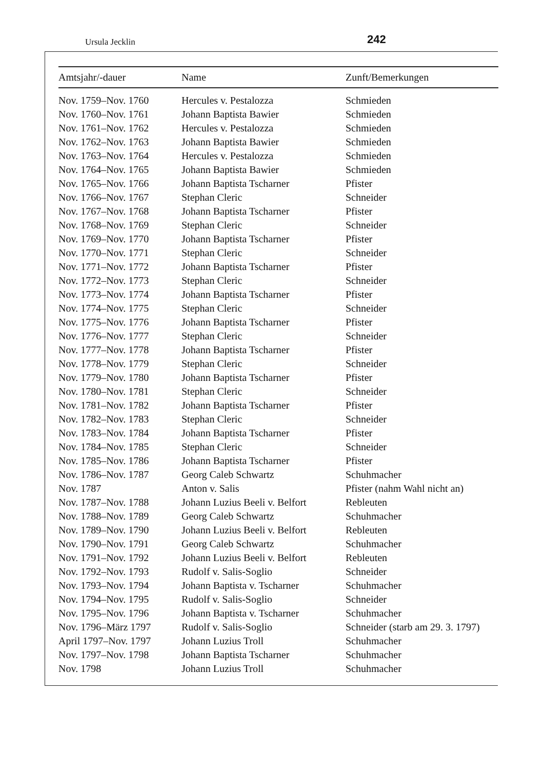Ursula Jecklin 242
| Amtsjahr/-dauer | Name | Zunft/Bemerkungen |
| --- | --- | --- |
| Nov. 1759–Nov. 1760 | Hercules v. Pestalozza | Schmieden |
| Nov. 1760–Nov. 1761 | Johann Baptista Bawier | Schmieden |
| Nov. 1761–Nov. 1762 | Hercules v. Pestalozza | Schmieden |
| Nov. 1762–Nov. 1763 | Johann Baptista Bawier | Schmieden |
| Nov. 1763–Nov. 1764 | Hercules v. Pestalozza | Schmieden |
| Nov. 1764–Nov. 1765 | Johann Baptista Bawier | Schmieden |
| Nov. 1765–Nov. 1766 | Johann Baptista Tscharner | Pfister |
| Nov. 1766–Nov. 1767 | Stephan Cleric | Schneider |
| Nov. 1767–Nov. 1768 | Johann Baptista Tscharner | Pfister |
| Nov. 1768–Nov. 1769 | Stephan Cleric | Schneider |
| Nov. 1769–Nov. 1770 | Johann Baptista Tscharner | Pfister |
| Nov. 1770–Nov. 1771 | Stephan Cleric | Schneider |
| Nov. 1771–Nov. 1772 | Johann Baptista Tscharner | Pfister |
| Nov. 1772–Nov. 1773 | Stephan Cleric | Schneider |
| Nov. 1773–Nov. 1774 | Johann Baptista Tscharner | Pfister |
| Nov. 1774–Nov. 1775 | Stephan Cleric | Schneider |
| Nov. 1775–Nov. 1776 | Johann Baptista Tscharner | Pfister |
| Nov. 1776–Nov. 1777 | Stephan Cleric | Schneider |
| Nov. 1777–Nov. 1778 | Johann Baptista Tscharner | Pfister |
| Nov. 1778–Nov. 1779 | Stephan Cleric | Schneider |
| Nov. 1779–Nov. 1780 | Johann Baptista Tscharner | Pfister |
| Nov. 1780–Nov. 1781 | Stephan Cleric | Schneider |
| Nov. 1781–Nov. 1782 | Johann Baptista Tscharner | Pfister |
| Nov. 1782–Nov. 1783 | Stephan Cleric | Schneider |
| Nov. 1783–Nov. 1784 | Johann Baptista Tscharner | Pfister |
| Nov. 1784–Nov. 1785 | Stephan Cleric | Schneider |
| Nov. 1785–Nov. 1786 | Johann Baptista Tscharner | Pfister |
| Nov. 1786–Nov. 1787 | Georg Caleb Schwartz | Schuhmacher |
| Nov. 1787 | Anton v. Salis | Pfister (nahm Wahl nicht an) |
| Nov. 1787–Nov. 1788 | Johann Luzius Beeli v. Belfort | Rebleuten |
| Nov. 1788–Nov. 1789 | Georg Caleb Schwartz | Schuhmacher |
| Nov. 1789–Nov. 1790 | Johann Luzius Beeli v. Belfort | Rebleuten |
| Nov. 1790–Nov. 1791 | Georg Caleb Schwartz | Schuhmacher |
| Nov. 1791–Nov. 1792 | Johann Luzius Beeli v. Belfort | Rebleuten |
| Nov. 1792–Nov. 1793 | Rudolf v. Salis-Soglio | Schneider |
| Nov. 1793–Nov. 1794 | Johann Baptista v. Tscharner | Schuhmacher |
| Nov. 1794–Nov. 1795 | Rudolf v. Salis-Soglio | Schneider |
| Nov. 1795–Nov. 1796 | Johann Baptista v. Tscharner | Schuhmacher |
| Nov. 1796–März 1797 | Rudolf v. Salis-Soglio | Schneider (starb am 29. 3. 1797) |
| April 1797–Nov. 1797 | Johann Luzius Troll | Schuhmacher |
| Nov. 1797–Nov. 1798 | Johann Baptista Tscharner | Schuhmacher |
| Nov. 1798 | Johann Luzius Troll | Schuhmacher |